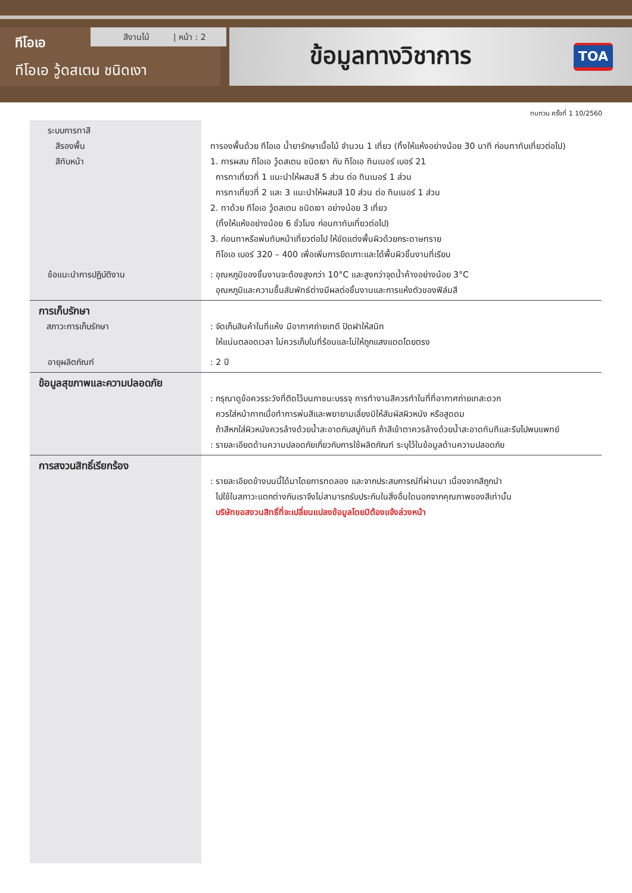ทีโอเอ
ทีโอเอ วู้ดสเตน ชนิดเงา
สีงานไม้ | หน้า : 2
ข้อมูลทางวิชาการ
TOA
ทบทวน ครั้งที่ 1 10/2560
| ระบบการทาสี สีรองพื้น สีทับหน้า | ทารองพื้นด้วย ทีโอเอ น้ำยารักษาเนื้อไม้ จำนวน 1 เที่ยว (ทิ้งให้แห้งอย่างน้อย 30 นาที ก่อนทาทับเที่ยวต่อไป) 1. การผสม ทีโอเอ วู้ดสเตน ชนิดเงา กับ ทีโอเอ ทินเนอร์ เบอร์ 21 การทาเที่ยวที่ 1 แนะนำให้ผสมสี 5 ส่วน ต่อ ทินเนอร์ 1 ส่วน การทาเที่ยวที่ 2 และ 3 แนะนำให้ผสมสี 10 ส่วน ต่อ ทินเนอร์ 1 ส่วน 2. ทาด้วย ทีโอเอ วู้ดสเตน ชนิดเงา อย่างน้อย 3 เที่ยว (ทิ้งให้แห้งอย่างน้อย 6 ชั่วโมง ก่อนทาทับเที่ยวต่อไป) 3. ก่อนทาหรือพ่นทับหน้าเที่ยวต่อไป ให้ขัดแต่งพื้นผิวด้วยกระดาษทราย ทีโอเอ เบอร์ 320 – 400 เพื่อเพิ่มการยึดเกาะและได้พื้นผิวชิ้นงานที่เรียบ |
| ข้อแนะนำการปฏิบัติงาน | : อุณหภูมิของชิ้นงานจะต้องสูงกว่า 10°C และสูงกว่าจุดน้ำค้างอย่างน้อย 3°C อุณหภูมิและความชื้นสัมพัทธ์ต่างมีผลต่อชิ้นงานและการแห้งตัวของฟิล์มสี |
| การเก็บรักษา สภาวะการเก็บรักษา | : จัดเก็บสินค้าในที่แห้ง มีอากาศถ่ายเทดี ปิดฝาให้สนิท ให้แน่นตลอดเวลา ไม่ควรเก็บในที่ร้อนและไม่ให้ถูกแสงแดดโดยตรง |
| อายุผลิตภัณฑ์ | : 2 ปี |
| ข้อมูลสุขภาพและความปลอดภัย | : กรุณาดูข้อควรระวังที่ติดไว้บนภาชนะบรรจุ การทำงานสีควรทำในที่ที่อากาศถ่ายเทสะดวก ควรใส่หน้ากากเมื่อทำการพ่นสีและพยายามเลี่ยงมิให้สัมผัสผิวหนัง หรือสูดดม ถ้าสีหกใส่ผิวหนังควรล้างด้วยน้ำสะอาดกับสบู่ทันที ถ้าสีเข้าตาควรล้างด้วยน้ำสะอาดทันทีและรีบไปพบแพทย์ : รายละเอียดด้านความปลอดภัยเกี่ยวกับการใช้ผลิตภัณฑ์ ระบุไว้ในข้อมูลด้านความปลอดภัย |
| การสงวนสิทธิ์เรียกร้อง | : รายละเอียดข้างบนนี้ได้มาโดยการทดลอง และจากประสบการณ์ที่ผ่านมา เนื่องจากสีถูกนำ ไปใช้ในสภาวะแตกต่างกันเราจึงไม่สามารถรับประกันในสิ่งอื่นใดนอกจากคุณภาพของสีเท่านั้น บริษัทขอสงวนสิทธิ์ที่จะเปลี่ยนแปลงข้อมูลโดยมิต้องแจ้งล่วงหน้า |